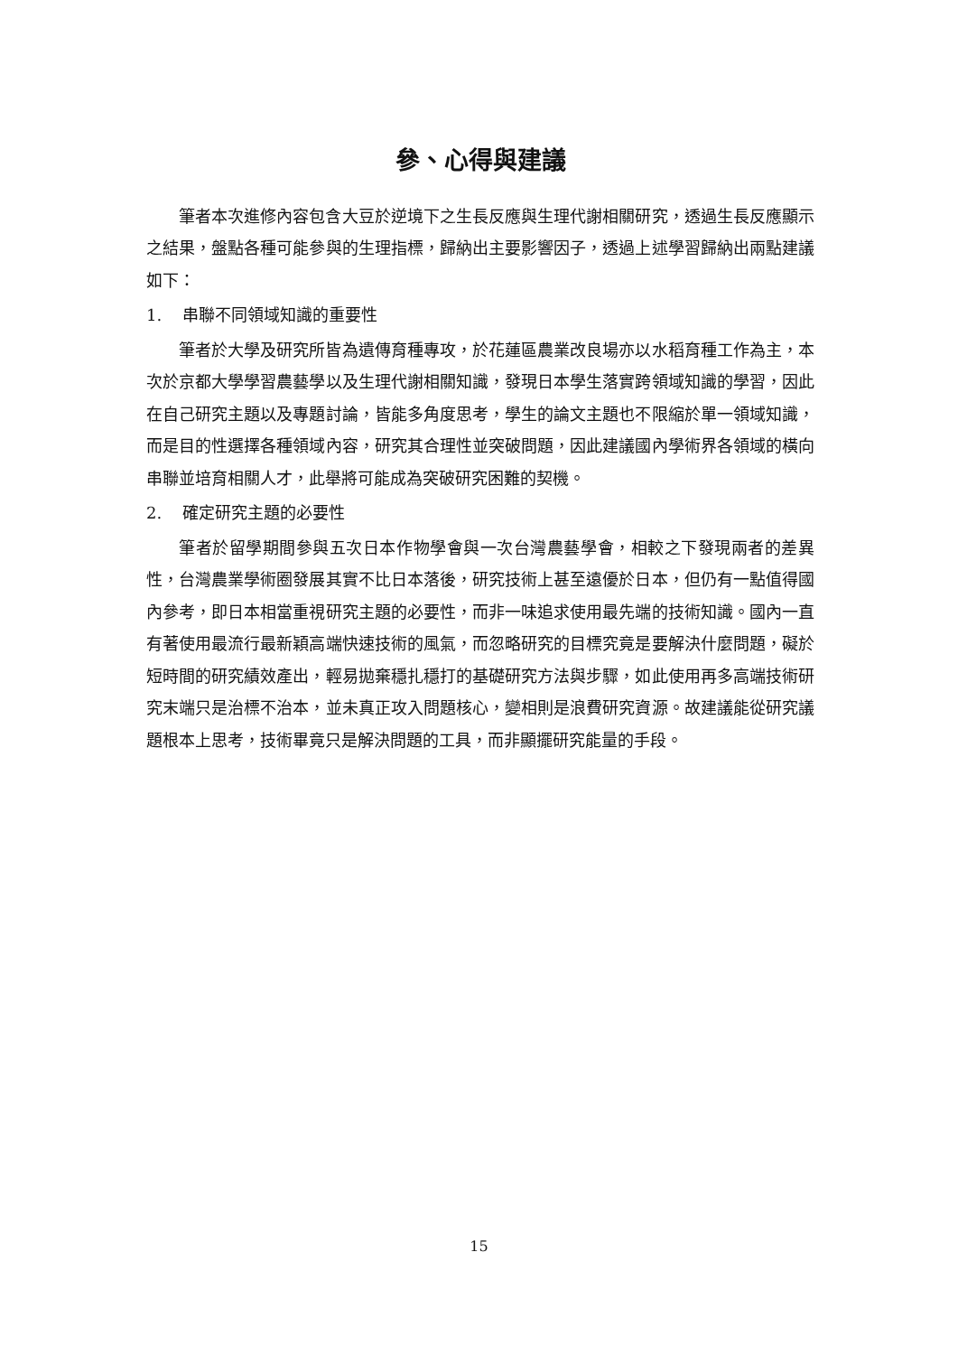參、心得與建議
筆者本次進修內容包含大豆於逆境下之生長反應與生理代謝相關研究，透過生長反應顯示之結果，盤點各種可能參與的生理指標，歸納出主要影響因子，透過上述學習歸納出兩點建議如下：
1. 串聯不同領域知識的重要性
筆者於大學及研究所皆為遺傳育種專攻，於花蓮區農業改良場亦以水稻育種工作為主，本次於京都大學學習農藝學以及生理代謝相關知識，發現日本學生落實跨領域知識的學習，因此在自己研究主題以及專題討論，皆能多角度思考，學生的論文主題也不限縮於單一領域知識，而是目的性選擇各種領域內容，研究其合理性並突破問題，因此建議國內學術界各領域的橫向串聯並培育相關人才，此舉將可能成為突破研究困難的契機。
2. 確定研究主題的必要性
筆者於留學期間參與五次日本作物學會與一次台灣農藝學會，相較之下發現兩者的差異性，台灣農業學術圈發展其實不比日本落後，研究技術上甚至遠優於日本，但仍有一點值得國內參考，即日本相當重視研究主題的必要性，而非一味追求使用最先端的技術知識。國內一直有著使用最流行最新穎高端快速技術的風氣，而忽略研究的目標究竟是要解決什麼問題，礙於短時間的研究績效產出，輕易拋棄穩扎穩打的基礎研究方法與步驟，如此使用再多高端技術研究末端只是治標不治本，並未真正攻入問題核心，變相則是浪費研究資源。故建議能從研究議題根本上思考，技術畢竟只是解決問題的工具，而非顯擺研究能量的手段。
15